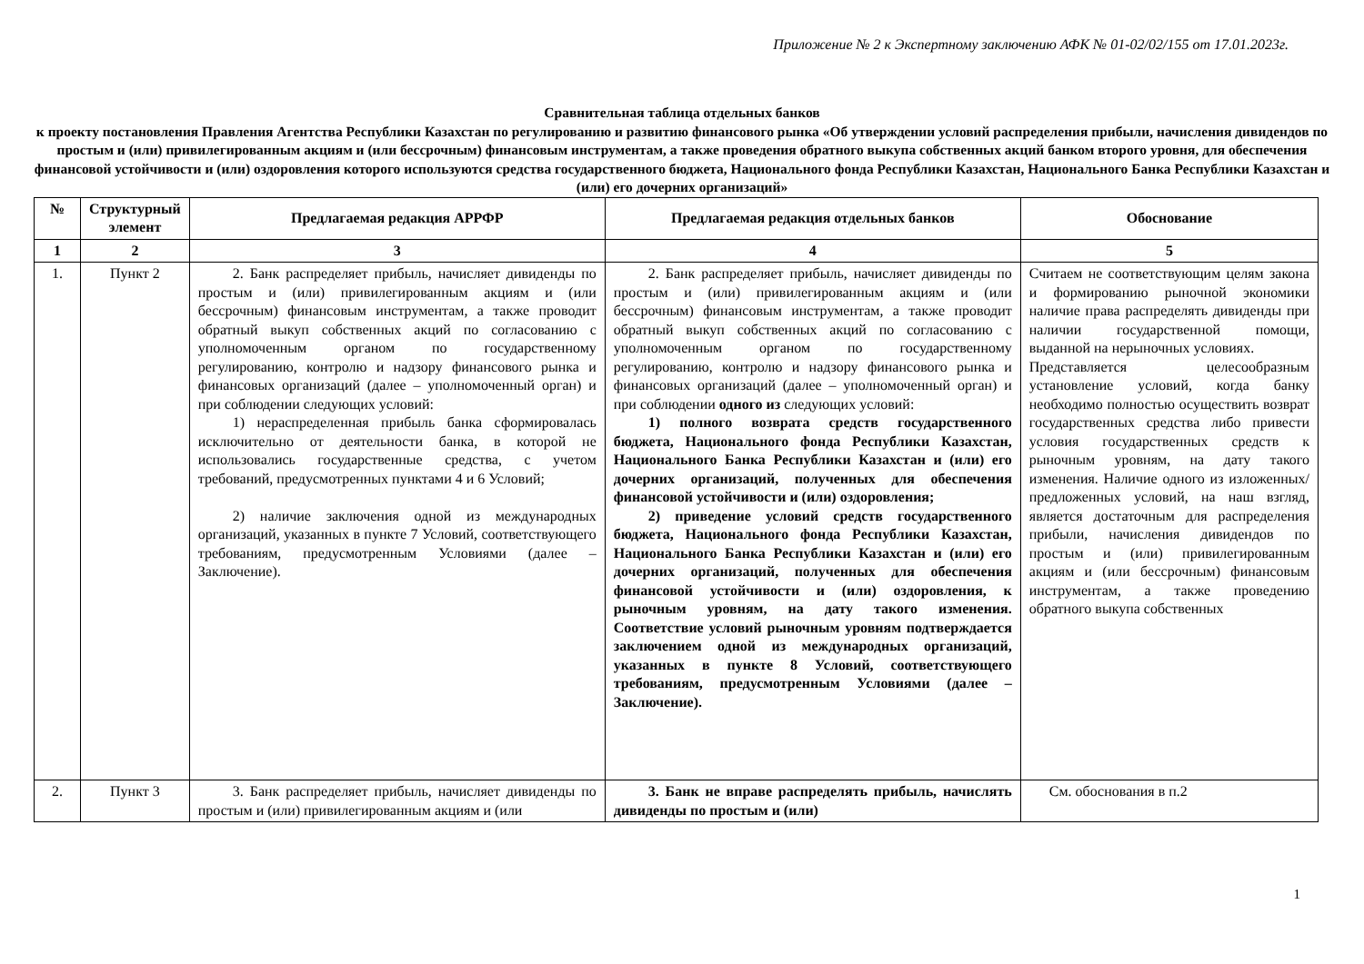Приложение № 2 к Экспертному заключению АФК № 01-02/02/155 от 17.01.2023г.
Сравнительная таблица отдельных банков
к проекту постановления Правления Агентства Республики Казахстан по регулированию и развитию финансового рынка «Об утверждении условий распределения прибыли, начисления дивидендов по простым и (или) привилегированным акциям и (или бессрочным) финансовым инструментам, а также проведения обратного выкупа собственных акций банком второго уровня, для обеспечения финансовой устойчивости и (или) оздоровления которого используются средства государственного бюджета, Национального фонда Республики Казахстан, Национального Банка Республики Казахстан и (или) его дочерних организаций»
| № | Структурный элемент | Предлагаемая редакция АРРФР | Предлагаемая редакция отдельных банков | Обоснование |
| --- | --- | --- | --- | --- |
| 1 | 2 | 3 | 4 | 5 |
| 1. | Пункт 2 | 2. Банк распределяет прибыль, начисляет дивиденды по простым и (или) привилегированным акциям и (или бессрочным) финансовым инструментам, а также проводит обратный выкуп собственных акций по согласованию с уполномоченным органом по государственному регулированию, контролю и надзору финансового рынка и финансовых организаций (далее – уполномоченный орган) и при соблюдении следующих условий: 1) нераспределенная прибыль банка сформировалась исключительно от деятельности банка, в которой не использовались государственные средства, с учетом требований, предусмотренных пунктами 4 и 6 Условий; 2) наличие заключения одной из международных организаций, указанных в пункте 7 Условий, соответствующего требованиям, предусмотренным Условиями (далее – Заключение). | 2. Банк распределяет прибыль, начисляет дивиденды по простым и (или) привилегированным акциям и (или бессрочным) финансовым инструментам, а также проводит обратный выкуп собственных акций по согласованию с уполномоченным органом по государственному регулированию, контролю и надзору финансового рынка и финансовых организаций (далее – уполномоченный орган) и при соблюдении одного из следующих условий: 1) полного возврата средств государственного бюджета, Национального фонда Республики Казахстан, Национального Банка Республики Казахстан и (или) его дочерних организаций, полученных для обеспечения финансовой устойчивости и (или) оздоровления; 2) приведение условий средств государственного бюджета, Национального фонда Республики Казахстан, Национального Банка Республики Казахстан и (или) его дочерних организаций, полученных для обеспечения финансовой устойчивости и (или) оздоровления, к рыночным уровням, на дату такого изменения. Соответствие условий рыночным уровням подтверждается заключением одной из международных организаций, указанных в пункте 8 Условий, соответствующего требованиям, предусмотренным Условиями (далее – Заключение). | Считаем не соответствующим целям закона и формированию рыночной экономики наличие права распределять дивиденды при наличии государственной помощи, выданной на нерыночных условиях. Представляется целесообразным установление условий, когда банку необходимо полностью осуществить возврат государственных средства либо привести условия государственных средств к рыночным уровням, на дату такого изменения. Наличие одного из изложенных/предложенных условий, на наш взгляд, является достаточным для распределения прибыли, начисления дивидендов по простым и (или) привилегированным акциям и (или бессрочным) финансовым инструментам, а также проведению обратного выкупа собственных |
| 2. | Пункт 3 | 3. Банк распределяет прибыль, начисляет дивиденды по простым и (или) привилегированным акциям и (или | 3. Банк не вправе распределять прибыль, начислять дивиденды по простым и (или) | См. обоснования в п.2 |
1